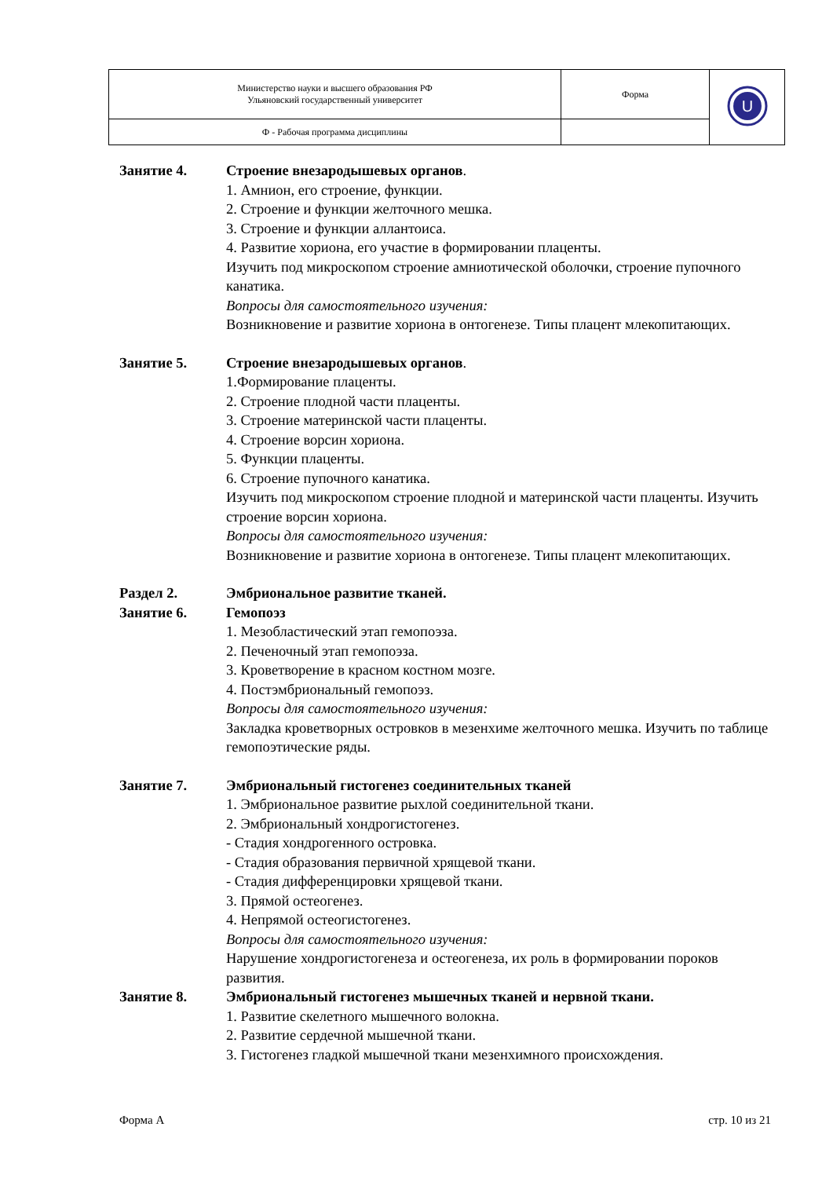| Министерство науки и высшего образования РФ Ульяновский государственный университет | Форма | U |
| Ф - Рабочая программа дисциплины | | |
Занятие 4. Строение внезародышевых органов.
1. Амнион, его строение, функции.
2. Строение и функции желточного мешка.
3. Строение и функции аллантоиса.
4. Развитие хориона, его участие в формировании плаценты.
Изучить под микроскопом строение амниотической оболочки, строение пупочного канатика.
Вопросы для самостоятельного изучения:
Возникновение и развитие хориона в онтогенезе. Типы плацент млекопитающих.
Занятие 5. Строение внезародышевых органов.
1.Формирование плаценты.
2. Строение плодной части плаценты.
3. Строение материнской части плаценты.
4. Строение ворсин хориона.
5. Функции плаценты.
6. Строение пупочного канатика.
Изучить под микроскопом строение плодной и материнской части плаценты. Изучить строение ворсин хориона.
Вопросы для самостоятельного изучения:
Возникновение и развитие хориона в онтогенезе. Типы плацент млекопитающих.
Раздел 2. Эмбриональное развитие тканей.
Занятие 6. Гемопоэз
1. Мезобластический этап гемопоэза.
2. Печеночный этап гемопоэза.
3. Кроветворение в красном костном мозге.
4. Постэмбриональный гемопоэз.
Вопросы для самостоятельного изучения:
Закладка кроветворных островков в мезенхиме желточного мешка. Изучить по таблице гемопоэтические ряды.
Занятие 7. Эмбриональный гистогенез соединительных тканей
1. Эмбриональное развитие рыхлой соединительной ткани.
2. Эмбриональный хондрогистогенез.
- Стадия хондрогенного островка.
- Стадия образования первичной хрящевой ткани.
- Стадия дифференцировки хрящевой ткани.
3. Прямой остеогенез.
4. Непрямой остеогистогенез.
Вопросы для самостоятельного изучения:
Нарушение хондрогистогенеза и остеогенеза, их роль в формировании пороков развития.
Занятие 8. Эмбриональный гистогенез мышечных тканей и нервной ткани.
1. Развитие скелетного мышечного волокна.
2. Развитие сердечной мышечной ткани.
3. Гистогенез гладкой мышечной ткани мезенхимного происхождения.
Форма А стр. 10 из 21